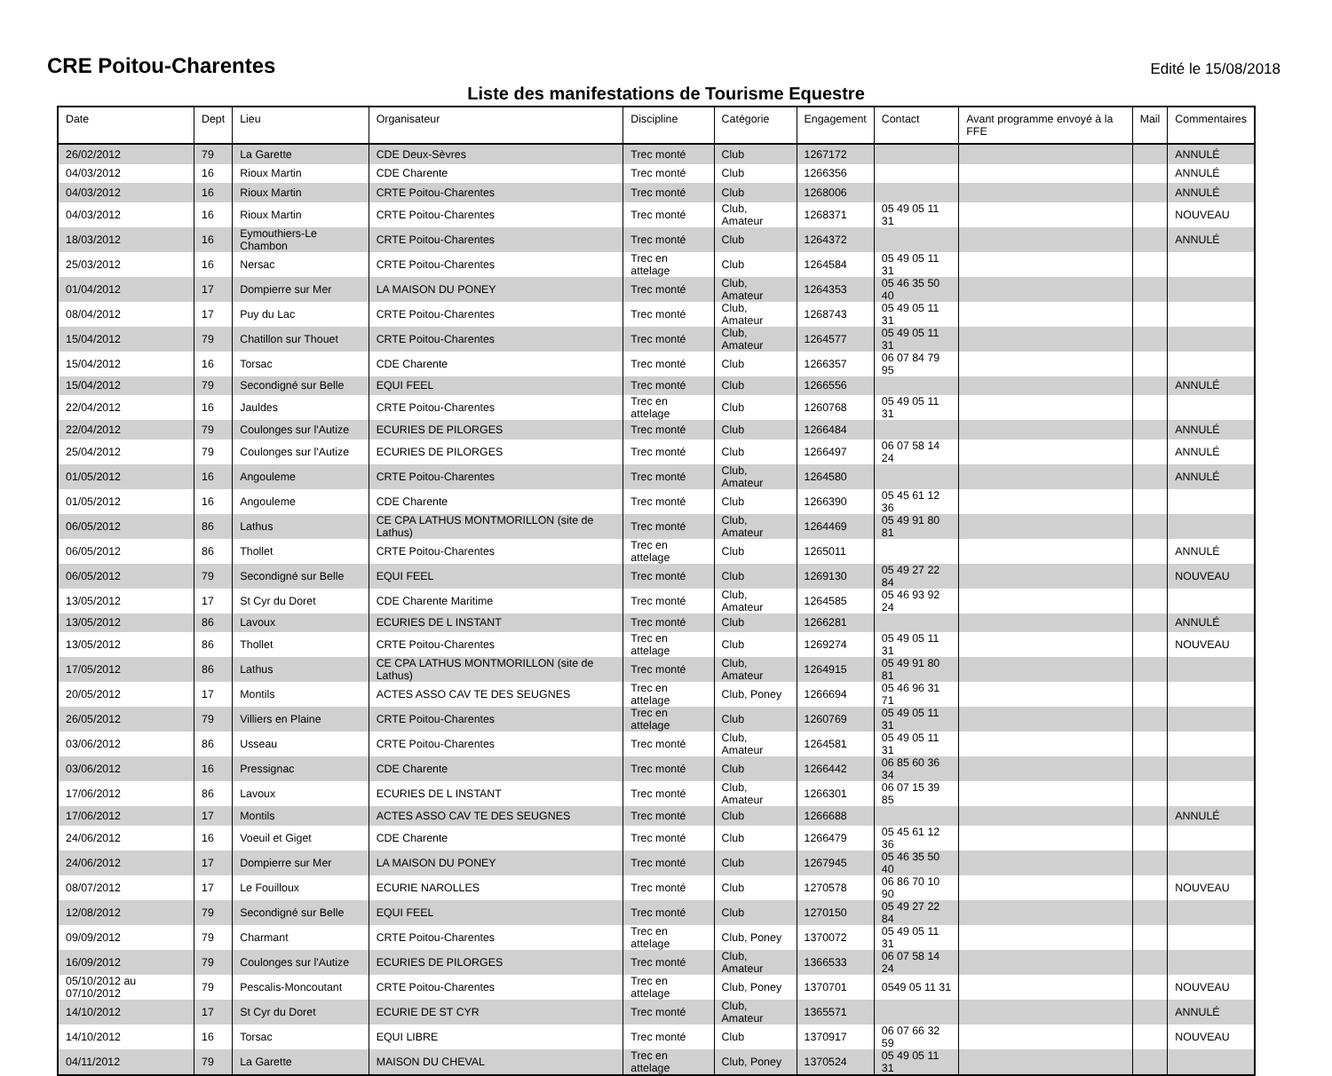CRE Poitou-Charentes
Edité le 15/08/2018
Liste des manifestations de Tourisme Equestre
| Date | Dept | Lieu | Organisateur | Discipline | Catégorie | Engagement | Contact | Avant programme envoyé à la FFE | Mail | Commentaires |
| --- | --- | --- | --- | --- | --- | --- | --- | --- | --- | --- |
| 26/02/2012 | 79 | La Garette | CDE Deux-Sèvres | Trec monté | Club | 1267172 | | | | ANNULÉ |
| 04/03/2012 | 16 | Rioux Martin | CDE Charente | Trec monté | Club | 1266356 | | | | ANNULÉ |
| 04/03/2012 | 16 | Rioux Martin | CRTE Poitou-Charentes | Trec monté | Club | 1268006 | | | | ANNULÉ |
| 04/03/2012 | 16 | Rioux Martin | CRTE Poitou-Charentes | Trec monté | Club, Amateur | 1268371 | 05 49 05 11 31 | | | NOUVEAU |
| 18/03/2012 | 16 | Eymouthiers-Le Chambon | CRTE Poitou-Charentes | Trec monté | Club | 1264372 | | | | ANNULÉ |
| 25/03/2012 | 16 | Nersac | CRTE Poitou-Charentes | Trec en attelage | Club | 1264584 | 05 49 05 11 31 | | | |
| 01/04/2012 | 17 | Dompierre sur Mer | LA MAISON DU PONEY | Trec monté | Club, Amateur | 1264353 | 05 46 35 50 40 | | | |
| 08/04/2012 | 17 | Puy du Lac | CRTE Poitou-Charentes | Trec monté | Club, Amateur | 1268743 | 05 49 05 11 31 | | | |
| 15/04/2012 | 79 | Chatillon sur Thouet | CRTE Poitou-Charentes | Trec monté | Club, Amateur | 1264577 | 05 49 05 11 31 | | | |
| 15/04/2012 | 16 | Torsac | CDE Charente | Trec monté | Club | 1266357 | 06 07 84 79 95 | | | |
| 15/04/2012 | 79 | Secondigné sur Belle | EQUI FEEL | Trec monté | Club | 1266556 | | | | ANNULÉ |
| 22/04/2012 | 16 | Jauldes | CRTE Poitou-Charentes | Trec en attelage | Club | 1260768 | 05 49 05 11 31 | | | |
| 22/04/2012 | 79 | Coulonges sur l'Autize | ECURIES DE PILORGES | Trec monté | Club | 1266484 | | | | ANNULÉ |
| 25/04/2012 | 79 | Coulonges sur l'Autize | ECURIES DE PILORGES | Trec monté | Club | 1266497 | 06 07 58 14 24 | | | ANNULÉ |
| 01/05/2012 | 16 | Angouleme | CRTE Poitou-Charentes | Trec monté | Club, Amateur | 1264580 | | | | ANNULÉ |
| 01/05/2012 | 16 | Angouleme | CDE Charente | Trec monté | Club | 1266390 | 05 45 61 12 36 | | | |
| 06/05/2012 | 86 | Lathus | CE CPA LATHUS MONTMORILLON (site de Lathus) | Trec monté | Club, Amateur | 1264469 | 05 49 91 80 81 | | | |
| 06/05/2012 | 86 | Thollet | CRTE Poitou-Charentes | Trec en attelage | Club | 1265011 | | | | ANNULÉ |
| 06/05/2012 | 79 | Secondigné sur Belle | EQUI FEEL | Trec monté | Club | 1269130 | 05 49 27 22 84 | | | NOUVEAU |
| 13/05/2012 | 17 | St Cyr du Doret | CDE Charente Maritime | Trec monté | Club, Amateur | 1264585 | 05 46 93 92 24 | | | |
| 13/05/2012 | 86 | Lavoux | ECURIES DE L INSTANT | Trec monté | Club | 1266281 | | | | ANNULÉ |
| 13/05/2012 | 86 | Thollet | CRTE Poitou-Charentes | Trec en attelage | Club | 1269274 | 05 49 05 11 31 | | | NOUVEAU |
| 17/05/2012 | 86 | Lathus | CE CPA LATHUS MONTMORILLON (site de Lathus) | Trec monté | Club, Amateur | 1264915 | 05 49 91 80 81 | | | |
| 20/05/2012 | 17 | Montils | ACTES ASSO CAV TE DES SEUGNES | Trec en attelage | Club, Poney | 1266694 | 05 46 96 31 71 | | | |
| 26/05/2012 | 79 | Villiers en Plaine | CRTE Poitou-Charentes | Trec en attelage | Club | 1260769 | 05 49 05 11 31 | | | |
| 03/06/2012 | 86 | Usseau | CRTE Poitou-Charentes | Trec monté | Club, Amateur | 1264581 | 05 49 05 11 31 | | | |
| 03/06/2012 | 16 | Pressignac | CDE Charente | Trec monté | Club | 1266442 | 06 85 60 36 34 | | | |
| 17/06/2012 | 86 | Lavoux | ECURIES DE L INSTANT | Trec monté | Club, Amateur | 1266301 | 06 07 15 39 85 | | | |
| 17/06/2012 | 17 | Montils | ACTES ASSO CAV TE DES SEUGNES | Trec monté | Club | 1266688 | | | | ANNULÉ |
| 24/06/2012 | 16 | Voeuil et Giget | CDE Charente | Trec monté | Club | 1266479 | 05 45 61 12 36 | | | |
| 24/06/2012 | 17 | Dompierre sur Mer | LA MAISON DU PONEY | Trec monté | Club | 1267945 | 05 46 35 50 40 | | | |
| 08/07/2012 | 17 | Le Fouilloux | ECURIE NAROLLES | Trec monté | Club | 1270578 | 06 86 70 10 90 | | | NOUVEAU |
| 12/08/2012 | 79 | Secondigné sur Belle | EQUI FEEL | Trec monté | Club | 1270150 | 05 49 27 22 84 | | | |
| 09/09/2012 | 79 | Charmant | CRTE Poitou-Charentes | Trec en attelage | Club, Poney | 1370072 | 05 49 05 11 31 | | | |
| 16/09/2012 | 79 | Coulonges sur l'Autize | ECURIES DE PILORGES | Trec monté | Club, Amateur | 1366533 | 06 07 58 14 24 | | | |
| 05/10/2012 au 07/10/2012 | 79 | Pescalis-Moncoutant | CRTE Poitou-Charentes | Trec en attelage | Club, Poney | 1370701 | 0549 05 11 31 | | | NOUVEAU |
| 14/10/2012 | 17 | St Cyr du Doret | ECURIE DE ST CYR | Trec monté | Club, Amateur | 1365571 | | | | ANNULÉ |
| 14/10/2012 | 16 | Torsac | EQUI LIBRE | Trec monté | Club | 1370917 | 06 07 66 32 59 | | | NOUVEAU |
| 04/11/2012 | 79 | La Garette | MAISON DU CHEVAL | Trec en attelage | Club, Poney | 1370524 | 05 49 05 11 31 | | | |